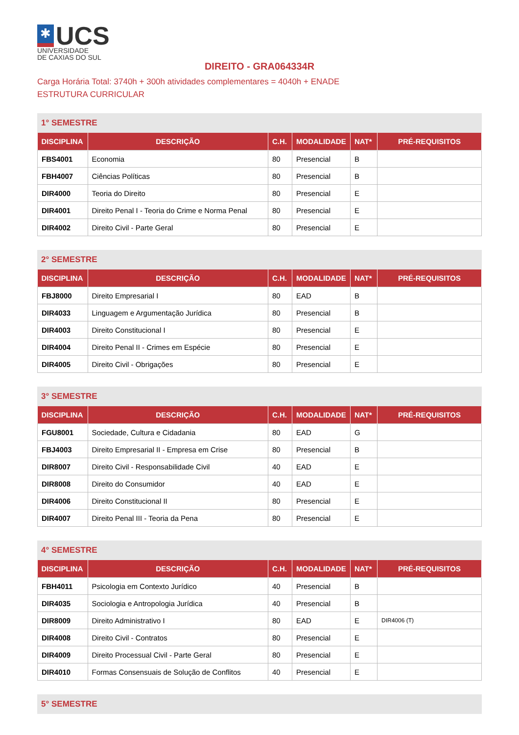✱
UCS
UNIVERSIDADE
DE CAXIAS DO SUL
DIREITO - GRA064334R
Carga Horária Total: 3740h + 300h atividades complementares = 4040h + ENADE
ESTRUTURA CURRICULAR
1° SEMESTRE
| DISCIPLINA | DESCRIÇÃO | C.H. | MODALIDADE | NAT* | PRÉ-REQUISITOS |
| --- | --- | --- | --- | --- | --- |
| FBS4001 | Economia | 80 | Presencial | B | |
| FBH4007 | Ciências Políticas | 80 | Presencial | B | |
| DIR4000 | Teoria do Direito | 80 | Presencial | E | |
| DIR4001 | Direito Penal I - Teoria do Crime e Norma Penal | 80 | Presencial | E | |
| DIR4002 | Direito Civil - Parte Geral | 80 | Presencial | E | |
2° SEMESTRE
| DISCIPLINA | DESCRIÇÃO | C.H. | MODALIDADE | NAT* | PRÉ-REQUISITOS |
| --- | --- | --- | --- | --- | --- |
| FBJ8000 | Direito Empresarial I | 80 | EAD | B | |
| DIR4033 | Linguagem e Argumentação Jurídica | 80 | Presencial | B | |
| DIR4003 | Direito Constitucional I | 80 | Presencial | E | |
| DIR4004 | Direito Penal II - Crimes em Espécie | 80 | Presencial | E | |
| DIR4005 | Direito Civil - Obrigações | 80 | Presencial | E | |
3° SEMESTRE
| DISCIPLINA | DESCRIÇÃO | C.H. | MODALIDADE | NAT* | PRÉ-REQUISITOS |
| --- | --- | --- | --- | --- | --- |
| FGU8001 | Sociedade, Cultura e Cidadania | 80 | EAD | G | |
| FBJ4003 | Direito Empresarial II - Empresa em Crise | 80 | Presencial | B | |
| DIR8007 | Direito Civil - Responsabilidade Civil | 40 | EAD | E | |
| DIR8008 | Direito do Consumidor | 40 | EAD | E | |
| DIR4006 | Direito Constitucional II | 80 | Presencial | E | |
| DIR4007 | Direito Penal III - Teoria da Pena | 80 | Presencial | E | |
4° SEMESTRE
| DISCIPLINA | DESCRIÇÃO | C.H. | MODALIDADE | NAT* | PRÉ-REQUISITOS |
| --- | --- | --- | --- | --- | --- |
| FBH4011 | Psicologia em Contexto Jurídico | 40 | Presencial | B | |
| DIR4035 | Sociologia e Antropologia Jurídica | 40 | Presencial | B | |
| DIR8009 | Direito Administrativo I | 80 | EAD | E | DIR4006 (T) |
| DIR4008 | Direito Civil - Contratos | 80 | Presencial | E | |
| DIR4009 | Direito Processual Civil - Parte Geral | 80 | Presencial | E | |
| DIR4010 | Formas Consensuais de Solução de Conflitos | 40 | Presencial | E | |
5° SEMESTRE